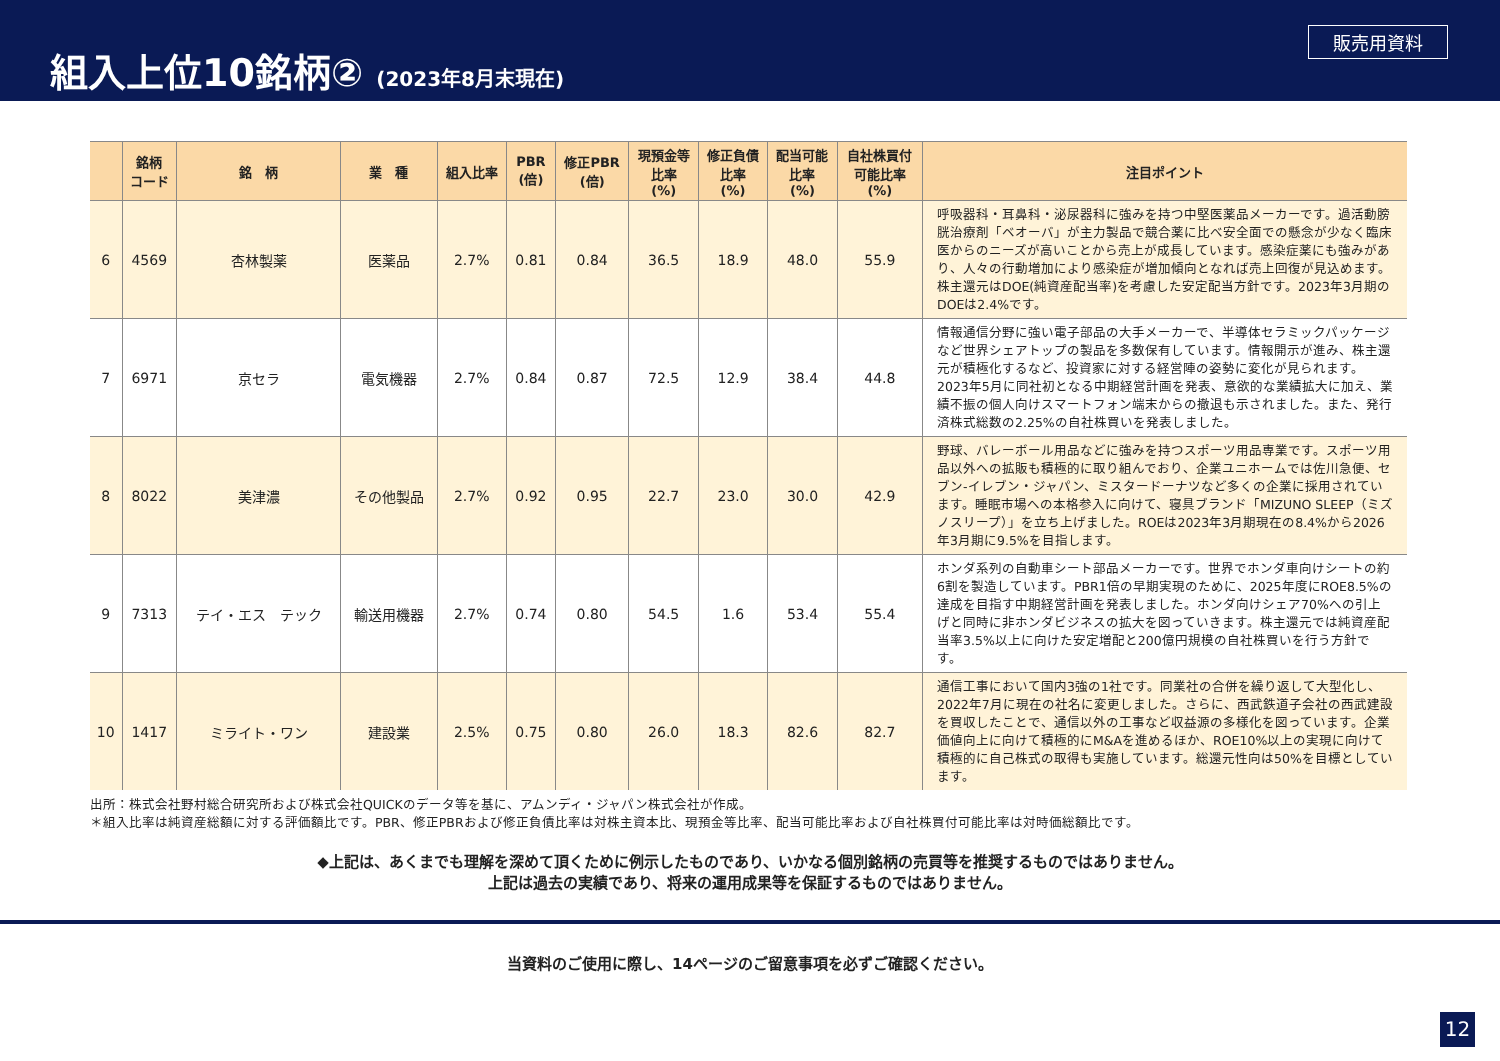組入上位10銘柄② (2023年8月末現在)
販売用資料
| | 銘柄 コード | 銘 柄 | 業 種 | 組入比率 | PBR (倍) | 修正PBR (倍) | 現預金等 比率 (%) | 修正負債 比率 (%) | 配当可能 比率 (%) | 自社株買付 可能比率 (%) | 注目ポイント |
| --- | --- | --- | --- | --- | --- | --- | --- | --- | --- | --- | --- |
| 6 | 4569 | 杏林製薬 | 医薬品 | 2.7% | 0.81 | 0.84 | 36.5 | 18.9 | 48.0 | 55.9 | 呼吸器科・耳鼻科・泌尿器科に強みを持つ中堅医薬品メーカーです。過活動膀胱治療剤「ベオーバ」が主力製品で競合薬に比べ安全面での懸念が少なく臨床医からのニーズが高いことから売上が成長しています。感染症薬にも強みがあり、人々の行動増加により感染症が増加傾向となれば売上回復が見込めます。株主還元はDOE(純資産配当率)を考慮した安定配当方針です。2023年3月期のDOEは2.4%です。 |
| 7 | 6971 | 京セラ | 電気機器 | 2.7% | 0.84 | 0.87 | 72.5 | 12.9 | 38.4 | 44.8 | 情報通信分野に強い電子部品の大手メーカーで、半導体セラミックパッケージなど世界シェアトップの製品を多数保有しています。情報開示が進み、株主還元が積極化するなど、投資家に対する経営陣の姿勢に変化が見られます。2023年5月に同社初となる中期経営計画を発表、意欲的な業績拡大に加え、業績不振の個人向けスマートフォン端末からの撤退も示されました。また、発行済株式総数の2.25%の自社株買いを発表しました。 |
| 8 | 8022 | 美津濃 | その他製品 | 2.7% | 0.92 | 0.95 | 22.7 | 23.0 | 30.0 | 42.9 | 野球、バレーボール用品などに強みを持つスポーツ用品専業です。スポーツ用品以外への拡販も積極的に取り組んでおり、企業ユニホームでは佐川急便、セブン-イレブン・ジャパン、ミスタードーナツなど多くの企業に採用されています。睡眠市場への本格参入に向けて、寝具ブランド「MIZUNO SLEEP（ミズノスリープ）」を立ち上げました。ROEは2023年3月期現在の8.4%から2026年3月期に9.5%を目指します。 |
| 9 | 7313 | テイ・エス テック | 輸送用機器 | 2.7% | 0.74 | 0.80 | 54.5 | 1.6 | 53.4 | 55.4 | ホンダ系列の自動車シート部品メーカーです。世界でホンダ車向けシートの約6割を製造しています。PBR1倍の早期実現のために、2025年度にROE8.5%の達成を目指す中期経営計画を発表しました。ホンダ向けシェア70%への引上げと同時に非ホンダビジネスの拡大を図っていきます。株主還元では純資産配当率3.5%以上に向けた安定増配と200億円規模の自社株買いを行う方針です。 |
| 10 | 1417 | ミライト・ワン | 建設業 | 2.5% | 0.75 | 0.80 | 26.0 | 18.3 | 82.6 | 82.7 | 通信工事において国内3強の1社です。同業社の合併を繰り返して大型化し、2022年7月に現在の社名に変更しました。さらに、西武鉄道子会社の西武建設を買収したことで、通信以外の工事など収益源の多様化を図っています。企業価値向上に向けて積極的にM&Aを進めるほか、ROE10%以上の実現に向けて積極的に自己株式の取得も実施しています。総還元性向は50%を目標としています。 |
出所：株式会社野村総合研究所および株式会社QUICKのデータ等を基に、アムンディ・ジャパン株式会社が作成。
＊組入比率は純資産総額に対する評価額比です。PBR、修正PBRおよび修正負債比率は対株主資本比、現預金等比率、配当可能比率および自社株買付可能比率は対時価総額比です。
◆上記は、あくまでも理解を深めて頂くために例示したものであり、いかなる個別銘柄の売買等を推奨するものではありません。
上記は過去の実績であり、将来の運用成果等を保証するものではありません。
当資料のご使用に際し、14ページのご留意事項を必ずご確認ください。
12